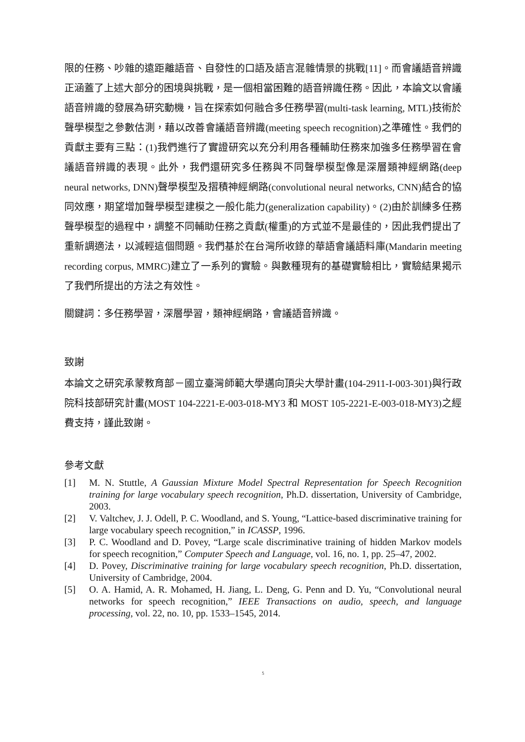限的任務、吵雜的遠距離語音、自發性的口語及語言混雜情景的挑戰[11]。而會議語音辨識正涵蓋了上述大部分的困境與挑戰，是一個相當困難的語音辨識任務。因此，本論文以會議語音辨識的發展為研究動機，旨在探索如何融合多任務學習(multi-task learning, MTL)技術於聲學模型之參數估測，藉以改善會議語音辨識(meeting speech recognition)之準確性。我們的貢獻主要有三點：(1)我們進行了實證研究以充分利用各種輔助任務來加強多任務學習在會議語音辨識的表現。此外，我們還研究多任務與不同聲學模型像是深層類神經網路(deep neural networks, DNN)聲學模型及摺積神經網路(convolutional neural networks, CNN)結合的協同效應，期望增加聲學模型建模之一般化能力(generalization capability)。(2)由於訓練多任務聲學模型的過程中，調整不同輔助任務之貢獻(權重)的方式並不是最佳的，因此我們提出了重新調適法，以減輕這個問題。我們基於在台灣所收錄的華語會議語料庫(Mandarin meeting recording corpus, MMRC)建立了一系列的實驗。與數種現有的基礎實驗相比，實驗結果揭示了我們所提出的方法之有效性。
關鍵詞：多任務學習，深層學習，類神經網路，會議語音辨識。
致謝
本論文之研究承蒙教育部－國立臺灣師範大學邁向頂尖大學計畫(104-2911-I-003-301)與行政院科技部研究計畫(MOST 104-2221-E-003-018-MY3 和 MOST 105-2221-E-003-018-MY3)之經費支持，謹此致謝。
參考文獻
[1] M. N. Stuttle, A Gaussian Mixture Model Spectral Representation for Speech Recognition training for large vocabulary speech recognition, Ph.D. dissertation, University of Cambridge, 2003.
[2] V. Valtchev, J. J. Odell, P. C. Woodland, and S. Young, “Lattice-based discriminative training for large vocabulary speech recognition,” in ICASSP, 1996.
[3] P. C. Woodland and D. Povey, “Large scale discriminative training of hidden Markov models for speech recognition,” Computer Speech and Language, vol. 16, no. 1, pp. 25–47, 2002.
[4] D. Povey, Discriminative training for large vocabulary speech recognition, Ph.D. dissertation, University of Cambridge, 2004.
[5] O. A. Hamid, A. R. Mohamed, H. Jiang, L. Deng, G. Penn and D. Yu, “Convolutional neural networks for speech recognition,” IEEE Transactions on audio, speech, and language processing, vol. 22, no. 10, pp. 1533–1545, 2014.
5